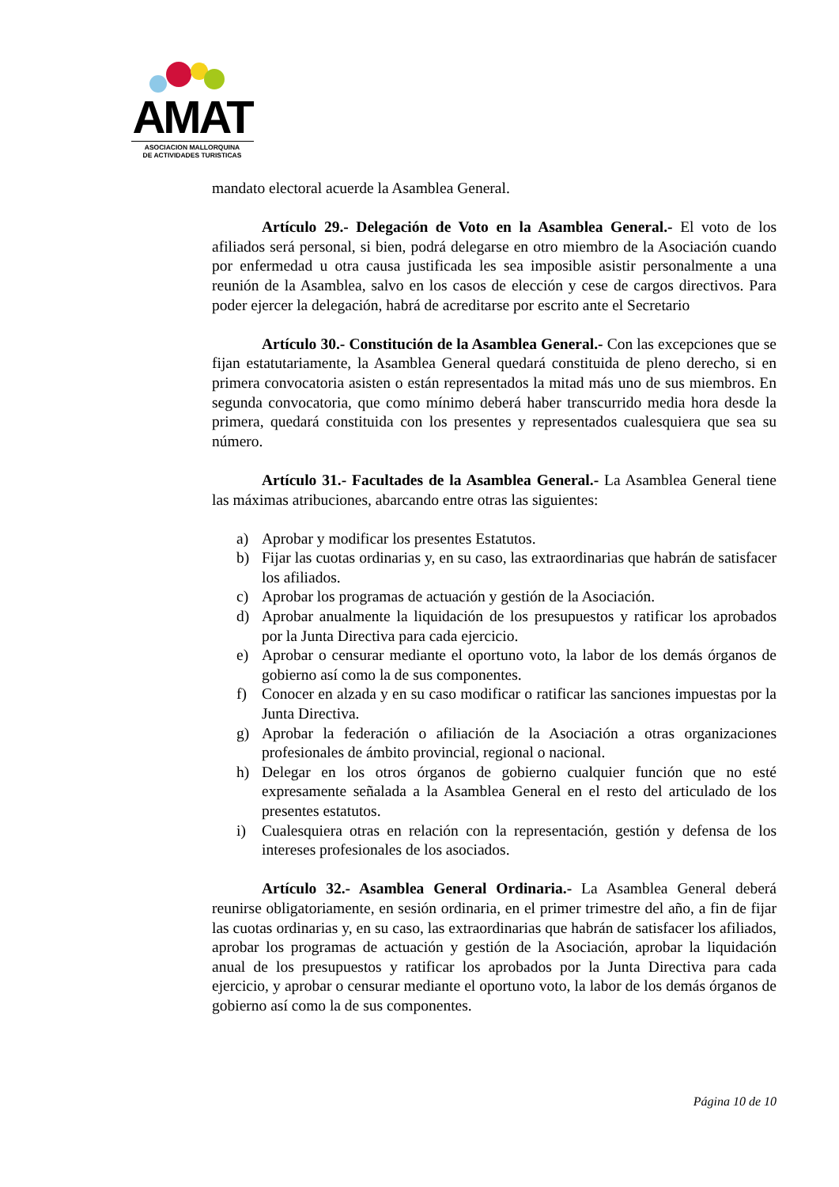AMAT
ASOCIACION MALLORQUINA
DE ACTIVIDADES TURISTICAS
mandato electoral acuerde la Asamblea General.
Artículo 29.- Delegación de Voto en la Asamblea General.- El voto de los afiliados será personal, si bien, podrá delegarse en otro miembro de la Asociación cuando por enfermedad u otra causa justificada les sea imposible asistir personalmente a una reunión de la Asamblea, salvo en los casos de elección y cese de cargos directivos. Para poder ejercer la delegación, habrá de acreditarse por escrito ante el Secretario
Artículo 30.- Constitución de la Asamblea General.- Con las excepciones que se fijan estatutariamente, la Asamblea General quedará constituida de pleno derecho, si en primera convocatoria asisten o están representados la mitad más uno de sus miembros. En segunda convocatoria, que como mínimo deberá haber transcurrido media hora desde la primera, quedará constituida con los presentes y representados cualesquiera que sea su número.
Artículo 31.- Facultades de la Asamblea General.- La Asamblea General tiene las máximas atribuciones, abarcando entre otras las siguientes:
a) Aprobar y modificar los presentes Estatutos.
b) Fijar las cuotas ordinarias y, en su caso, las extraordinarias que habrán de satisfacer los afiliados.
c) Aprobar los programas de actuación y gestión de la Asociación.
d) Aprobar anualmente la liquidación de los presupuestos y ratificar los aprobados por la Junta Directiva para cada ejercicio.
e) Aprobar o censurar mediante el oportuno voto, la labor de los demás órganos de gobierno así como la de sus componentes.
f) Conocer en alzada y en su caso modificar o ratificar las sanciones impuestas por la Junta Directiva.
g) Aprobar la federación o afiliación de la Asociación a otras organizaciones profesionales de ámbito provincial, regional o nacional.
h) Delegar en los otros órganos de gobierno cualquier función que no esté expresamente señalada a la Asamblea General en el resto del articulado de los presentes estatutos.
i) Cualesquiera otras en relación con la representación, gestión y defensa de los intereses profesionales de los asociados.
Artículo 32.- Asamblea General Ordinaria.- La Asamblea General deberá reunirse obligatoriamente, en sesión ordinaria, en el primer trimestre del año, a fin de fijar las cuotas ordinarias y, en su caso, las extraordinarias que habrán de satisfacer los afiliados, aprobar los programas de actuación y gestión de la Asociación, aprobar la liquidación anual de los presupuestos y ratificar los aprobados por la Junta Directiva para cada ejercicio, y aprobar o censurar mediante el oportuno voto, la labor de los demás órganos de gobierno así como la de sus componentes.
Página 10 de 10